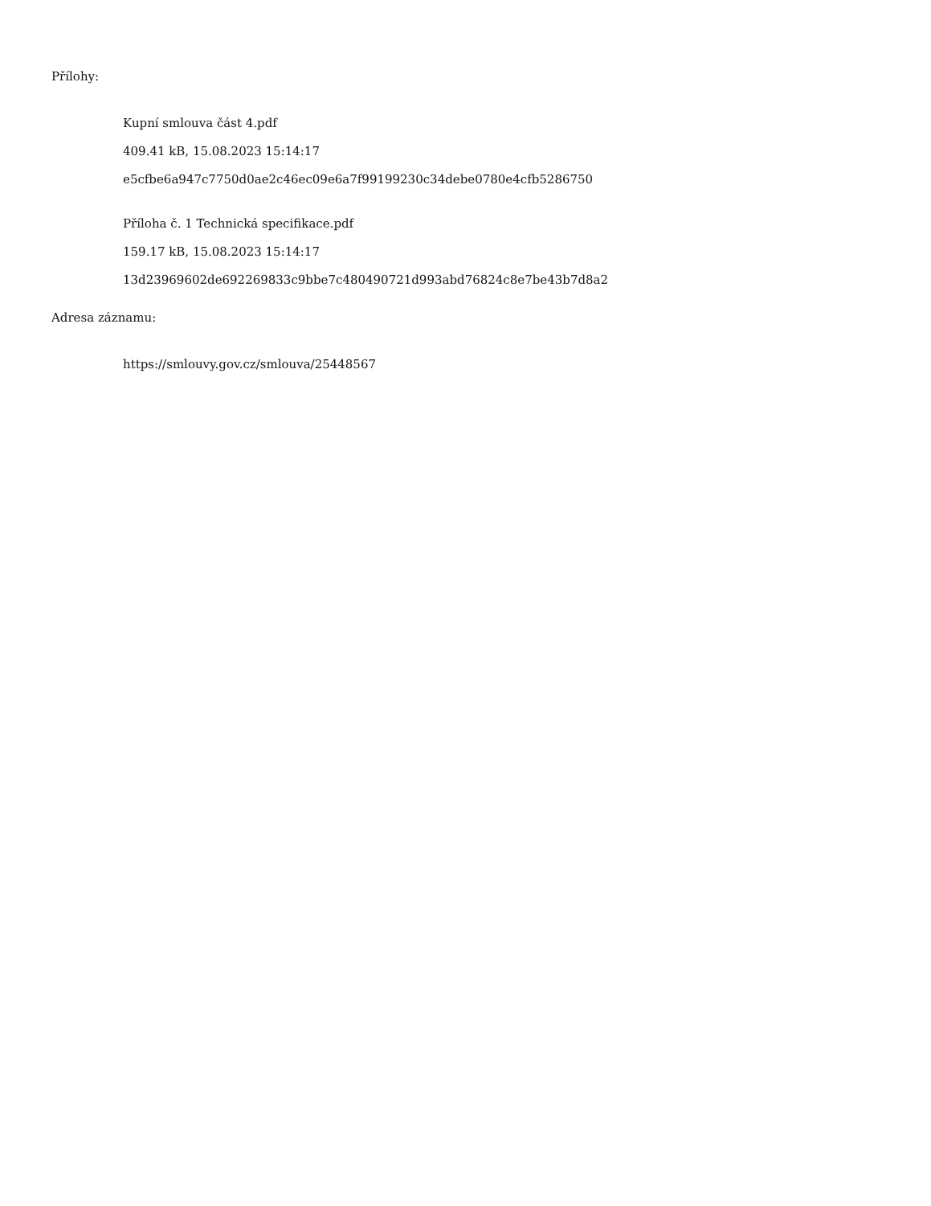Přílohy:
Kupní smlouva část 4.pdf
409.41 kB, 15.08.2023 15:14:17
e5cfbe6a947c7750d0ae2c46ec09e6a7f99199230c34debe0780e4cfb5286750
Příloha č. 1 Technická specifikace.pdf
159.17 kB, 15.08.2023 15:14:17
13d23969602de692269833c9bbe7c480490721d993abd76824c8e7be43b7d8a2
Adresa záznamu:
https://smlouvy.gov.cz/smlouva/25448567